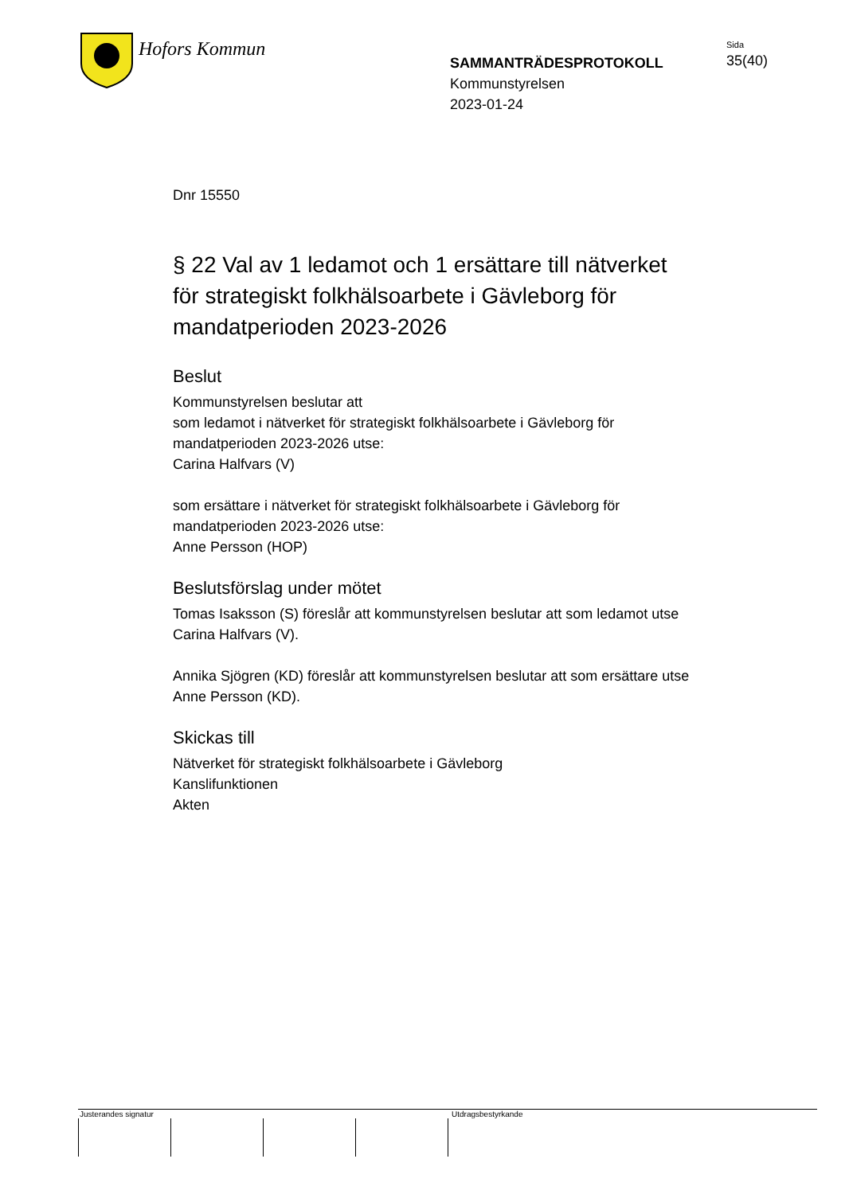Hofors Kommun
SAMMANTRÄDESPROTOKOLL
Kommunstyrelsen
2023-01-24
Sida
35(40)
Dnr 15550
§ 22 Val av 1 ledamot och 1 ersättare till nätverket för strategiskt folkhälsoarbete i Gävleborg för mandatperioden 2023-2026
Beslut
Kommunstyrelsen beslutar att
som ledamot i nätverket för strategiskt folkhälsoarbete i Gävleborg för mandatperioden 2023-2026 utse:
Carina Halfvars (V)
som ersättare i nätverket för strategiskt folkhälsoarbete i Gävleborg för mandatperioden 2023-2026 utse:
Anne Persson (HOP)
Beslutsförslag under mötet
Tomas Isaksson (S) föreslår att kommunstyrelsen beslutar att som ledamot utse Carina Halfvars (V).
Annika Sjögren (KD) föreslår att kommunstyrelsen beslutar att som ersättare utse Anne Persson (KD).
Skickas till
Nätverket för strategiskt folkhälsoarbete i Gävleborg
Kanslifunktionen
Akten
Justerandes signatur Utdragsbestyrkande